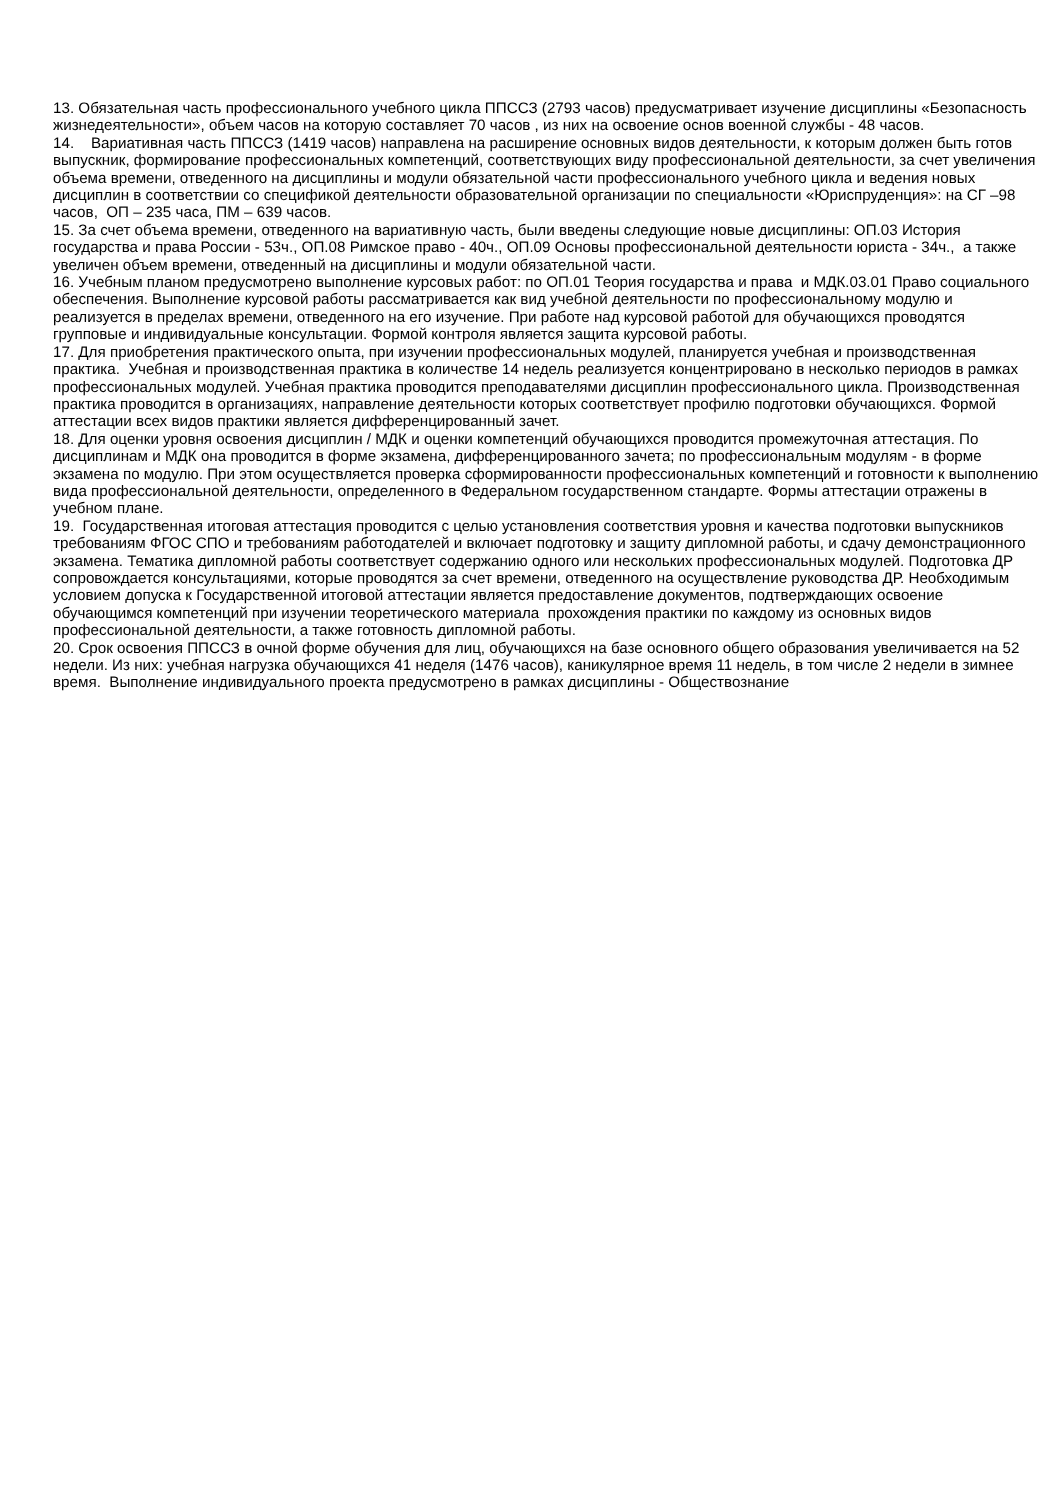13. Обязательная часть профессионального учебного цикла ППССЗ (2793 часов) предусматривает изучение дисциплины «Безопасность жизнедеятельности», объем часов на которую составляет 70 часов , из них на освоение основ военной службы - 48 часов.
14. Вариативная часть ППССЗ (1419 часов) направлена на расширение основных видов деятельности, к которым должен быть готов выпускник, формирование профессиональных компетенций, соответствующих виду профессиональной деятельности, за счет увеличения объема времени, отведенного на дисциплины и модули обязательной части профессионального учебного цикла и ведения новых дисциплин в соответствии со спецификой деятельности образовательной организации по специальности «Юриспруденция»: на СГ –98 часов, ОП – 235 часа, ПМ – 639 часов.
15. За счет объема времени, отведенного на вариативную часть, были введены следующие новые дисциплины: ОП.03 История государства и права России - 53ч., ОП.08 Римское право - 40ч., ОП.09 Основы профессиональной деятельности юриста - 34ч., а также увеличен объем времени, отведенный на дисциплины и модули обязательной части.
16. Учебным планом предусмотрено выполнение курсовых работ: по ОП.01 Теория государства и права и МДК.03.01 Право социального обеспечения. Выполнение курсовой работы рассматривается как вид учебной деятельности по профессиональному модулю и реализуется в пределах времени, отведенного на его изучение. При работе над курсовой работой для обучающихся проводятся групповые и индивидуальные консультации. Формой контроля является защита курсовой работы.
17. Для приобретения практического опыта, при изучении профессиональных модулей, планируется учебная и производственная практика. Учебная и производственная практика в количестве 14 недель реализуется концентрировано в несколько периодов в рамках профессиональных модулей. Учебная практика проводится преподавателями дисциплин профессионального цикла. Производственная практика проводится в организациях, направление деятельности которых соответствует профилю подготовки обучающихся. Формой аттестации всех видов практики является дифференцированный зачет.
18. Для оценки уровня освоения дисциплин / МДК и оценки компетенций обучающихся проводится промежуточная аттестация. По дисциплинам и МДК она проводится в форме экзамена, дифференцированного зачета; по профессиональным модулям - в форме экзамена по модулю. При этом осуществляется проверка сформированности профессиональных компетенций и готовности к выполнению вида профессиональной деятельности, определенного в Федеральном государственном стандарте. Формы аттестации отражены в учебном плане.
19. Государственная итоговая аттестация проводится с целью установления соответствия уровня и качества подготовки выпускников требованиям ФГОС СПО и требованиям работодателей и включает подготовку и защиту дипломной работы, и сдачу демонстрационного экзамена. Тематика дипломной работы соответствует содержанию одного или нескольких профессиональных модулей. Подготовка ДР сопровождается консультациями, которые проводятся за счет времени, отведенного на осуществление руководства ДР. Необходимым условием допуска к Государственной итоговой аттестации является предоставление документов, подтверждающих освоение обучающимся компетенций при изучении теоретического материала прохождения практики по каждому из основных видов профессиональной деятельности, а также готовность дипломной работы.
20. Срок освоения ППССЗ в очной форме обучения для лиц, обучающихся на базе основного общего образования увеличивается на 52 недели. Из них: учебная нагрузка обучающихся 41 неделя (1476 часов), каникулярное время 11 недель, в том числе 2 недели в зимнее время. Выполнение индивидуального проекта предусмотрено в рамках дисциплины - Обществознание